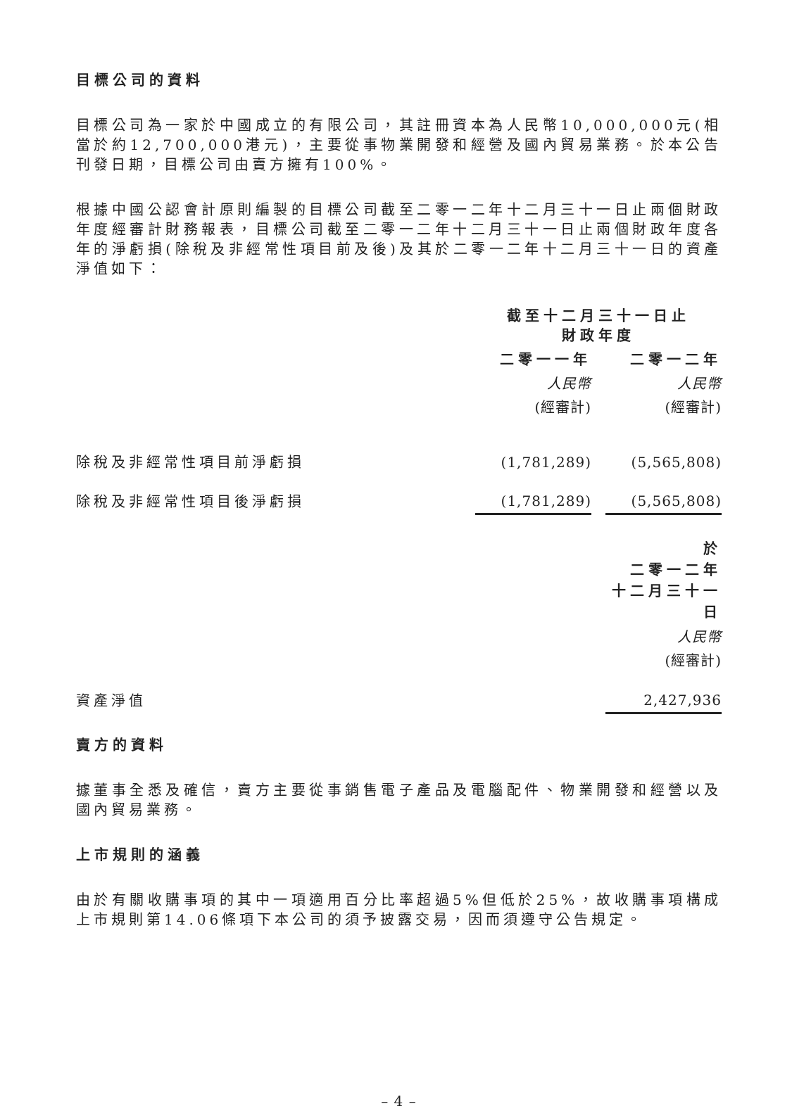目標公司的資料
目標公司為一家於中國成立的有限公司，其註冊資本為人民幣10,000,000元(相當於約12,700,000港元)，主要從事物業開發和經營及國內貿易業務。於本公告刊發日期，目標公司由賣方擁有100%。
根據中國公認會計原則編製的目標公司截至二零一二年十二月三十一日止兩個財政年度經審計財務報表，目標公司截至二零一二年十二月三十一日止兩個財政年度各年的淨虧損(除稅及非經常性項目前及後)及其於二零一二年十二月三十一日的資產淨值如下：
| | 截至十二月三十一日止 財政年度 | | |
| | 二零一一年 | | 二零一二年 |
| | 人民幣 | | 人民幣 |
| | (經審計) | | (經審計) |
| 除稅及非經常性項目前淨虧損 | (1,781,289) | | (5,565,808) |
| 除稅及非經常性項目後淨虧損 | (1,781,289) | | (5,565,808) |
| | 於 二零一二年 十二月三十一日 |
| | 人民幣 |
| | (經審計) |
| 資產淨值 | 2,427,936 |
賣方的資料
據董事全悉及確信，賣方主要從事銷售電子產品及電腦配件、物業開發和經營以及國內貿易業務。
上市規則的涵義
由於有關收購事項的其中一項適用百分比率超過5%但低於25%，故收購事項構成上市規則第14.06條項下本公司的須予披露交易，因而須遵守公告規定。
– 4 –